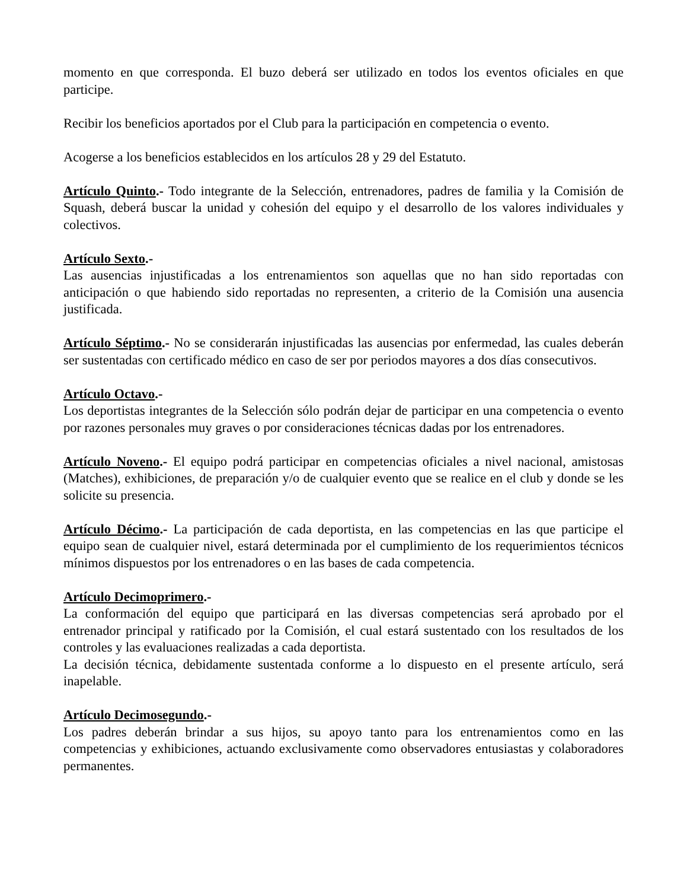momento en que corresponda. El buzo deberá ser utilizado en todos los eventos oficiales en que participe.
Recibir los beneficios aportados por el Club para la participación en competencia o evento.
Acogerse a los beneficios establecidos en los artículos 28 y 29 del Estatuto.
Artículo Quinto.- Todo integrante de la Selección, entrenadores, padres de familia y la Comisión de Squash, deberá buscar la unidad y cohesión del equipo y el desarrollo de los valores individuales y colectivos.
Artículo Sexto.-
Las ausencias injustificadas a los entrenamientos son aquellas que no han sido reportadas con anticipación o que habiendo sido reportadas no representen, a criterio de la Comisión una ausencia justificada.
Artículo Séptimo.- No se considerarán injustificadas las ausencias por enfermedad, las cuales deberán ser sustentadas con certificado médico en caso de ser por periodos mayores a dos días consecutivos.
Artículo Octavo.-
Los deportistas integrantes de la Selección sólo podrán dejar de participar en una competencia o evento por razones personales muy graves o por consideraciones técnicas dadas por los entrenadores.
Artículo Noveno.- El equipo podrá participar en competencias oficiales a nivel nacional, amistosas (Matches), exhibiciones, de preparación y/o de cualquier evento que se realice en el club y donde se les solicite su presencia.
Artículo Décimo.- La participación de cada deportista, en las competencias en las que participe el equipo sean de cualquier nivel, estará determinada por el cumplimiento de los requerimientos técnicos mínimos dispuestos por los entrenadores o en las bases de cada competencia.
Artículo Decimoprimero.-
La conformación del equipo que participará en las diversas competencias será aprobado por el entrenador principal y ratificado por la Comisión, el cual estará sustentado con los resultados de los controles y las evaluaciones realizadas a cada deportista.
La decisión técnica, debidamente sustentada conforme a lo dispuesto en el presente artículo, será inapelable.
Artículo Decimosegundo.-
Los padres deberán brindar a sus hijos, su apoyo tanto para los entrenamientos como en las competencias y exhibiciones, actuando exclusivamente como observadores entusiastas y colaboradores permanentes.